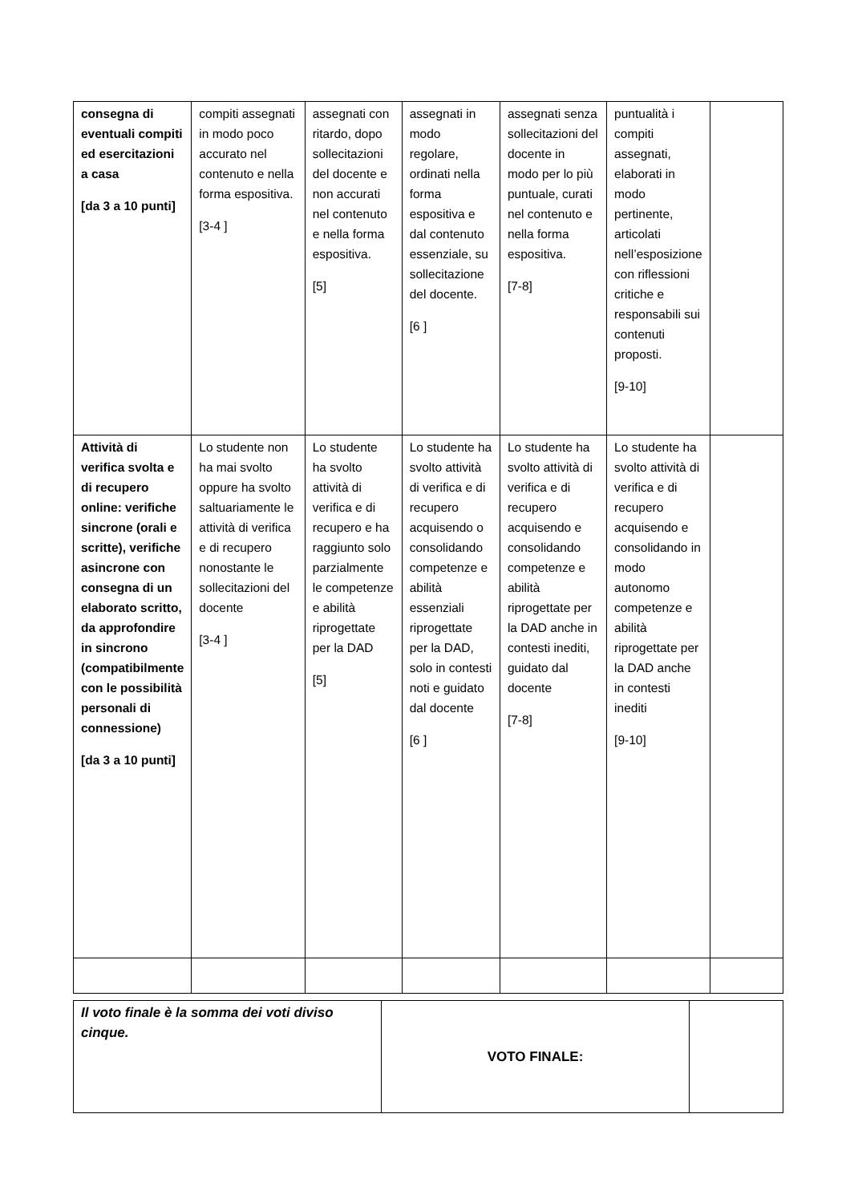| consegna di eventuali compiti ed esercitazioni a casa [da 3 a 10 punti] | compiti assegnati in modo poco accurato nel contenuto e nella forma espositiva. [3-4 ] | assegnati con ritardo, dopo sollecitazioni del docente e non accurati nel contenuto e nella forma espositiva. [5] | assegnati in modo regolare, ordinati nella forma espositiva e dal contenuto essenziale, su sollecitazione del docente. [6 ] | assegnati senza sollecitazioni del docente in modo per lo più puntuale, curati nel contenuto e nella forma espositiva. [7-8] | puntualità i compiti assegnati, elaborati in modo pertinente, articolati nell’esposizione con riflessioni critiche e responsabili sui contenuti proposti. [9-10] | |
| Attività di verifica svolta e di recupero online: verifiche sincrone (orali e scritte), verifiche asincrone con consegna di un elaborato scritto, da approfondire in sincrono (compatibilmente con le possibilità personali di connessione) [da 3 a 10 punti] | Lo studente non ha mai svolto oppure ha svolto saltuariamente le attività di verifica e di recupero nonostante le sollecitazioni del docente [3-4 ] | Lo studente ha svolto attività di verifica e di recupero e ha raggiunto solo parzialmente le competenze e abilità riprogettate per la DAD [5] | Lo studente ha svolto attività di verifica e di recupero acquisendo o consolidando competenze e abilità essenziali riprogettate per la DAD, solo in contesti noti e guidato dal docente [6 ] | Lo studente ha svolto attività di verifica e di recupero acquisendo e consolidando competenze e abilità riprogettate per la DAD anche in contesti inediti, guidato dal docente [7-8] | Lo studente ha svolto attività di verifica e di recupero acquisendo e consolidando in modo autonomo competenze e abilità riprogettate per la DAD anche in contesti inediti [9-10] | |
| Il voto finale è la somma dei voti diviso cinque. | VOTO FINALE: | |